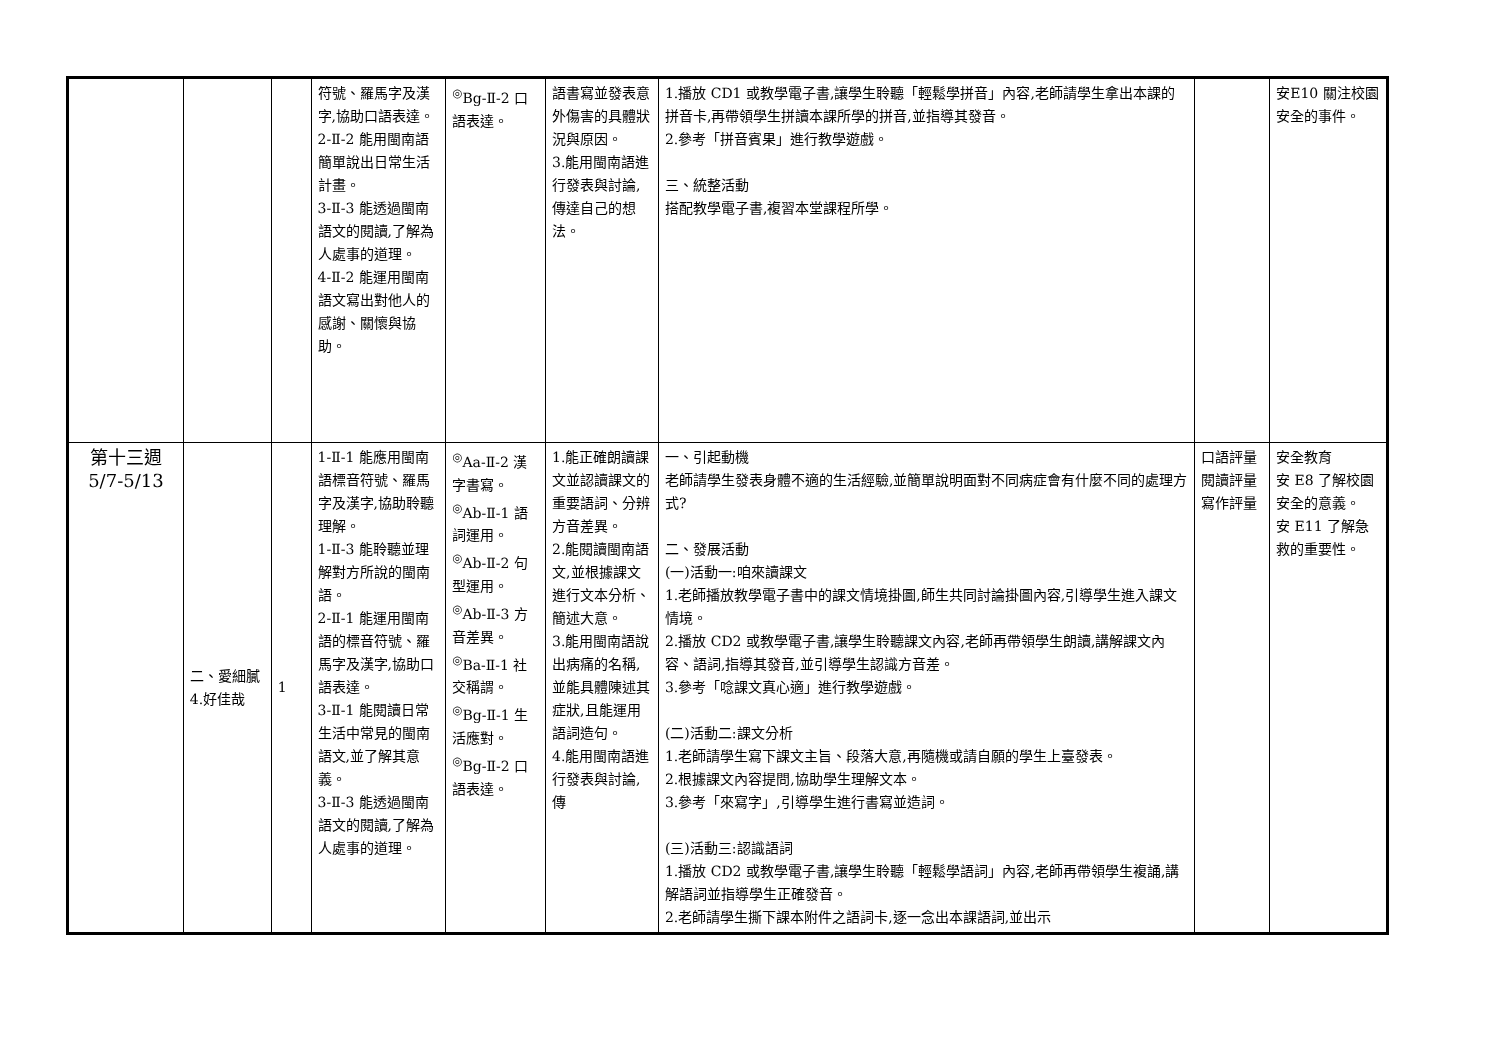| | | | 符號、羅馬字及漢字,協助口語表達。 2-Ⅱ-2 能用閩南語簡單說出日常生活計畫。 3-Ⅱ-3 能透過閩南語文的閱讀,了解為人處事的道理。 4-Ⅱ-2 能運用閩南語文寫出對他人的感謝、關懷與協助。 | <sup>◎</sup>Bg-Ⅱ-2 口語表達。 | 語書寫並發表意外傷害的具體狀況與原因。 3.能用閩南語進行發表與討論,傳達自己的想法。 | 1.播放 CD1 或教學電子書,讓學生聆聽「輕鬆學拼音」內容,老師請學生拿出本課的拼音卡,再帶領學生拼讀本課所學的拼音,並指導其發音。 2.參考「拼音賓果」進行教學遊戲。 三、統整活動 搭配教學電子書,複習本堂課程所學。 | | 安E10 關注校園安全的事件。 |
| 第十三週 5/7-5/13 | 二、愛細膩 4.好佳哉 | 1 | 1-Ⅱ-1 能應用閩南語標音符號、羅馬字及漢字,協助聆聽理解。 1-Ⅱ-3 能聆聽並理解對方所說的閩南語。 2-Ⅱ-1 能運用閩南語的標音符號、羅馬字及漢字,協助口語表達。 3-Ⅱ-1 能閱讀日常生活中常見的閩南語文,並了解其意義。 3-Ⅱ-3 能透過閩南語文的閱讀,了解為人處事的道理。 | <sup>◎</sup>Aa-Ⅱ-2 漢字書寫。 <sup>◎</sup>Ab-Ⅱ-1 語詞運用。 <sup>◎</sup>Ab-Ⅱ-2 句型運用。 <sup>◎</sup>Ab-Ⅱ-3 方音差異。 <sup>◎</sup>Ba-Ⅱ-1 社交稱謂。 <sup>◎</sup>Bg-Ⅱ-1 生活應對。 <sup>◎</sup>Bg-Ⅱ-2 口語表達。 | 1.能正確朗讀課文並認讀課文的重要語詞、分辨方音差異。 2.能閱讀閩南語文,並根據課文進行文本分析、簡述大意。 3.能用閩南語說出病痛的名稱,並能具體陳述其症狀,且能運用語詞造句。 4.能用閩南語進行發表與討論,傳 | 一、引起動機 老師請學生發表身體不適的生活經驗,並簡單說明面對不同病症會有什麼不同的處理方式? 二、發展活動 (一)活動一:咱來讀課文 1.老師播放教學電子書中的課文情境掛圖,師生共同討論掛圖內容,引導學生進入課文情境。 2.播放 CD2 或教學電子書,讓學生聆聽課文內容,老師再帶領學生朗讀,講解課文內容、語詞,指導其發音,並引導學生認識方音差。 3.參考「唸課文真心適」進行教學遊戲。 (二)活動二:課文分析 1.老師請學生寫下課文主旨、段落大意,再隨機或請自願的學生上臺發表。 2.根據課文內容提問,協助學生理解文本。 3.參考「來寫字」,引導學生進行書寫並造詞。 (三)活動三:認識語詞 1.播放 CD2 或教學電子書,讓學生聆聽「輕鬆學語詞」內容,老師再帶領學生複誦,講解語詞並指導學生正確發音。 2.老師請學生撕下課本附件之語詞卡,逐一念出本課語詞,並出示 | 口語評量 閱讀評量 寫作評量 | 安全教育 安 E8 了解校園安全的意義。 安 E11 了解急救的重要性。 |